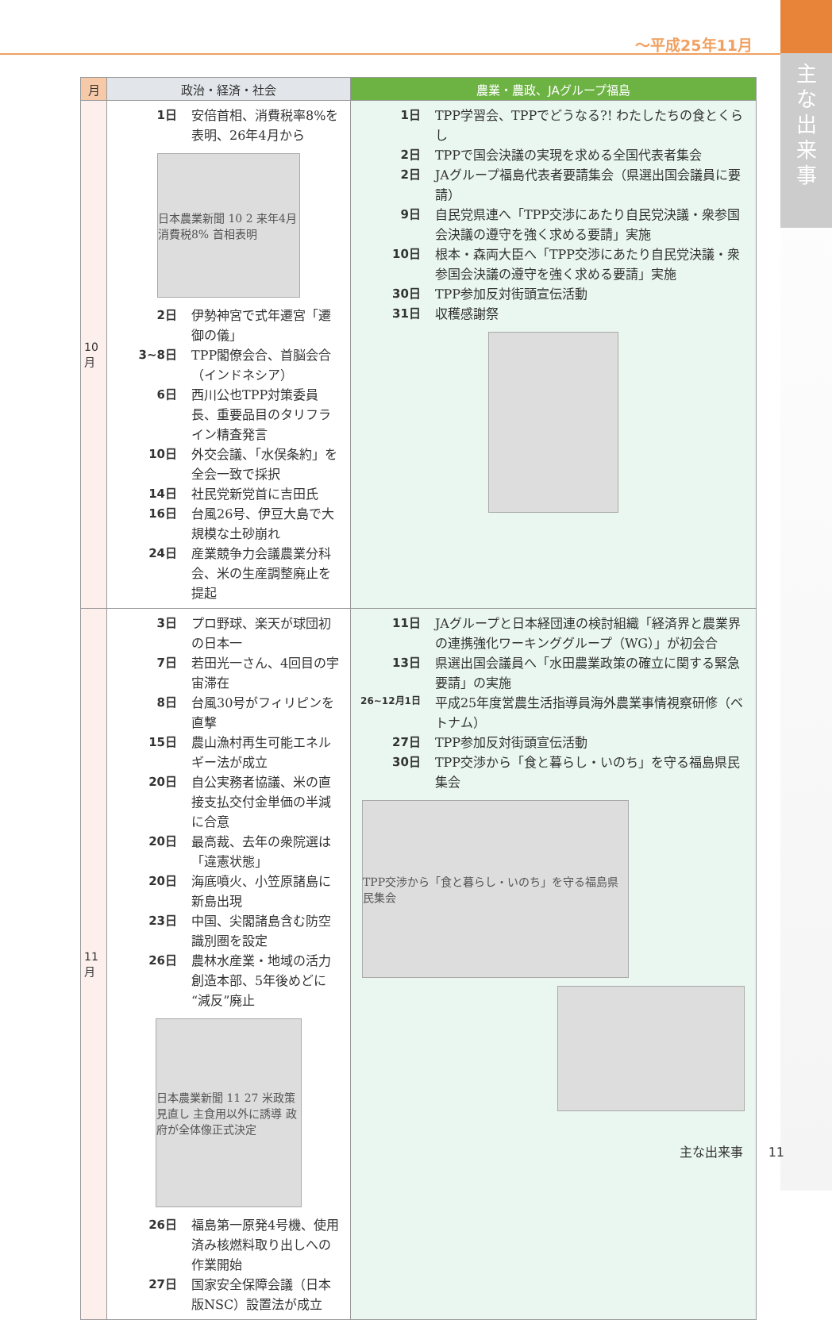～平成25年11月
主
な
出
来
事
| 月 | 政治・経済・社会 | 農業・農政、JAグループ福島 |
| --- | --- | --- |
| 10月 | 1日 安倍首相、消費税率8%を表明、26年4月から 日本農業新聞 10 2 来年4月 消費税8% 首相表明 2日 伊勢神宮で式年遷宮「遷御の儀」 3~8日 TPP閣僚会合、首脳会合（インドネシア） 6日 西川公也TPP対策委員長、重要品目のタリフライン精査発言 10日 外交会議、「水俣条約」を全会一致で採択 14日 社民党新党首に吉田氏 16日 台風26号、伊豆大島で大規模な土砂崩れ 24日 産業競争力会議農業分科会、米の生産調整廃止を提起 | 1日 TPP学習会、TPPでどうなる?! わたしたちの食とくらし 2日 TPPで国会決議の実現を求める全国代表者集会 2日 JAグループ福島代表者要請集会（県選出国会議員に要請） 9日 自民党県連へ「TPP交渉にあたり自民党決議・衆参国会決議の遵守を強く求める要請」実施 10日 根本・森両大臣へ「TPP交渉にあたり自民党決議・衆参国会決議の遵守を強く求める要請」実施 30日 TPP参加反対街頭宣伝活動 31日 収穫感謝祭 |
| 11月 | 3日 プロ野球、楽天が球団初の日本一 7日 若田光一さん、4回目の宇宙滞在 8日 台風30号がフィリピンを直撃 15日 農山漁村再生可能エネルギー法が成立 20日 自公実務者協議、米の直接支払交付金単価の半減に合意 20日 最高裁、去年の衆院選は「違憲状態」 20日 海底噴火、小笠原諸島に新島出現 23日 中国、尖閣諸島含む防空識別圏を設定 26日 農林水産業・地域の活力創造本部、5年後めどに“減反”廃止 日本農業新聞 11 27 米政策見直し 主食用以外に誘導 政府が全体像正式決定 26日 福島第一原発4号機、使用済み核燃料取り出しへの作業開始 27日 国家安全保障会議（日本版NSC）設置法が成立 | 11日 JAグループと日本経団連の検討組織「経済界と農業界の連携強化ワーキンググループ（WG）」が初会合 13日 県選出国会議員へ「水田農業政策の確立に関する緊急要請」の実施 26~12月1日 平成25年度営農生活指導員海外農業事情視察研修（ベトナム） 27日 TPP参加反対街頭宣伝活動 30日 TPP交渉から「食と暮らし・いのち」を守る福島県民集会 TPP交渉から「食と暮らし・いのち」を守る福島県民集会 |
主な出来事　　11